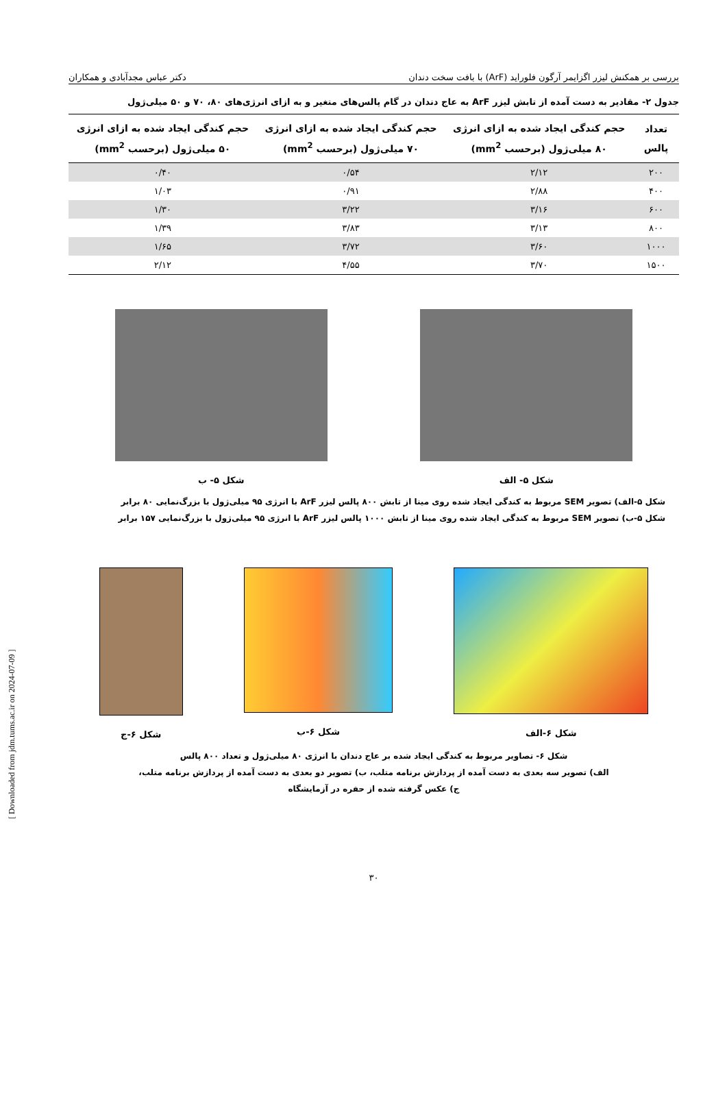بررسی بر همکنش لیزر اگزایمر آرگون فلوراید (ArF) با بافت سخت دندان دکتر عباس مجدآبادی و همکاران
جدول ۲- مقادیر به دست آمده از تابش لیزر ArF به عاج دندان در گام پالس‌های متغیر و به ازای انرژی‌های ۸۰، ۷۰ و ۵۰ میلی‌ژول
| تعداد پالس | حجم کندگی ایجاد شده به ازای انرژی ۸۰ میلی‌ژول (برحسب mm<sup>2</sup>) | حجم کندگی ایجاد شده به ازای انرژی ۷۰ میلی‌ژول (برحسب mm<sup>2</sup>) | حجم کندگی ایجاد شده به ازای انرژی ۵۰ میلی‌ژول (برحسب mm<sup>2</sup>) |
| --- | --- | --- | --- |
| ۲۰۰ | ۲/۱۲ | ۰/۵۴ | ۰/۴۰ |
| ۴۰۰ | ۲/۸۸ | ۰/۹۱ | ۱/۰۳ |
| ۶۰۰ | ۳/۱۶ | ۳/۲۲ | ۱/۳۰ |
| ۸۰۰ | ۳/۱۳ | ۳/۸۳ | ۱/۳۹ |
| ۱۰۰۰ | ۳/۶۰ | ۳/۷۲ | ۱/۶۵ |
| ۱۵۰۰ | ۳/۷۰ | ۴/۵۵ | ۲/۱۲ |
شکل ۵- الف شکل ۵- ب
شکل ۵-الف) تصویر SEM مربوط به کندگی ایجاد شده روی مینا از تابش ۸۰۰ پالس لیزر ArF با انرژی ۹۵ میلی‌ژول با بزرگ‌نمایی ۸۰ برابر
شکل ۵-ب) تصویر SEM مربوط به کندگی ایجاد شده روی مینا از تابش ۱۰۰۰ پالس لیزر ArF با انرژی ۹۵ میلی‌ژول با بزرگ‌نمایی ۱۵۷ برابر
شکل ۶-الف شکل ۶-ب شکل ۶-ج
شکل ۶- تصاویر مربوط به کندگی ایجاد شده بر عاج دندان با انرژی ۸۰ میلی‌ژول و تعداد ۸۰۰ پالس
الف) تصویر سه بعدی به دست آمده از پردازش برنامه متلب، ب) تصویر دو بعدی به دست آمده از پردازش برنامه متلب،
ج) عکس گرفته شده از حفره در آزمایشگاه
۳۰
[ Downloaded from jdm.tums.ac.ir on 2024-07-09 ]